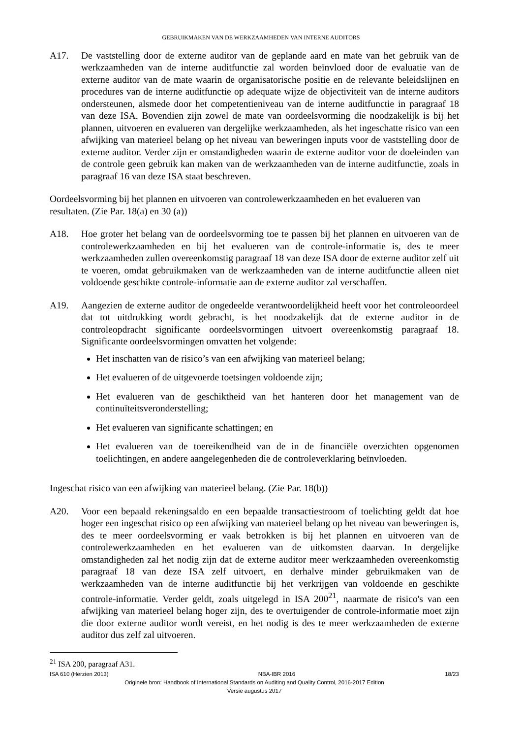GEBRUIKMAKEN VAN DE WERKZAAMHEDEN VAN INTERNE AUDITORS
A17. De vaststelling door de externe auditor van de geplande aard en mate van het gebruik van de werkzaamheden van de interne auditfunctie zal worden beïnvloed door de evaluatie van de externe auditor van de mate waarin de organisatorische positie en de relevante beleidslijnen en procedures van de interne auditfunctie op adequate wijze de objectiviteit van de interne auditors ondersteunen, alsmede door het competentieniveau van de interne auditfunctie in paragraaf 18 van deze ISA. Bovendien zijn zowel de mate van oordeelsvorming die noodzakelijk is bij het plannen, uitvoeren en evalueren van dergelijke werkzaamheden, als het ingeschatte risico van een afwijking van materieel belang op het niveau van beweringen inputs voor de vaststelling door de externe auditor. Verder zijn er omstandigheden waarin de externe auditor voor de doeleinden van de controle geen gebruik kan maken van de werkzaamheden van de interne auditfunctie, zoals in paragraaf 16 van deze ISA staat beschreven.
Oordeelsvorming bij het plannen en uitvoeren van controlewerkzaamheden en het evalueren van resultaten. (Zie Par. 18(a) en 30 (a))
A18. Hoe groter het belang van de oordeelsvorming toe te passen bij het plannen en uitvoeren van de controlewerkzaamheden en bij het evalueren van de controle-informatie is, des te meer werkzaamheden zullen overeenkomstig paragraaf 18 van deze ISA door de externe auditor zelf uit te voeren, omdat gebruikmaken van de werkzaamheden van de interne auditfunctie alleen niet voldoende geschikte controle-informatie aan de externe auditor zal verschaffen.
A19. Aangezien de externe auditor de ongedeelde verantwoordelijkheid heeft voor het controleoordeel dat tot uitdrukking wordt gebracht, is het noodzakelijk dat de externe auditor in de controleopdracht significante oordeelsvormingen uitvoert overeenkomstig paragraaf 18. Significante oordeelsvormingen omvatten het volgende:
Het inschatten van de risico’s van een afwijking van materieel belang;
Het evalueren of de uitgevoerde toetsingen voldoende zijn;
Het evalueren van de geschiktheid van het hanteren door het management van de continuïteitsveronderstelling;
Het evalueren van significante schattingen; en
Het evalueren van de toereikendheid van de in de financiële overzichten opgenomen toelichtingen, en andere aangelegenheden die de controleverklaring beïnvloeden.
Ingeschat risico van een afwijking van materieel belang. (Zie Par. 18(b))
A20. Voor een bepaald rekeningsaldo en een bepaalde transactiestroom of toelichting geldt dat hoe hoger een ingeschat risico op een afwijking van materieel belang op het niveau van beweringen is, des te meer oordeelsvorming er vaak betrokken is bij het plannen en uitvoeren van de controlewerkzaamheden en het evalueren van de uitkomsten daarvan. In dergelijke omstandigheden zal het nodig zijn dat de externe auditor meer werkzaamheden overeenkomstig paragraaf 18 van deze ISA zelf uitvoert, en derhalve minder gebruikmaken van de werkzaamheden van de interne auditfunctie bij het verkrijgen van voldoende en geschikte controle-informatie. Verder geldt, zoals uitgelegd in ISA 200<sup>21</sup>, naarmate de risico's van een afwijking van materieel belang hoger zijn, des te overtuigender de controle-informatie moet zijn die door externe auditor wordt vereist, en het nodig is des te meer werkzaamheden de externe auditor dus zelf zal uitvoeren.
<sup>21</sup> ISA 200, paragraaf A31.
ISA 610 (Herzien 2013) NBA-IBR 2016 18/23
Originele bron: Handbook of International Standards on Auditing and Quality Control, 2016-2017 Edition
Versie augustus 2017